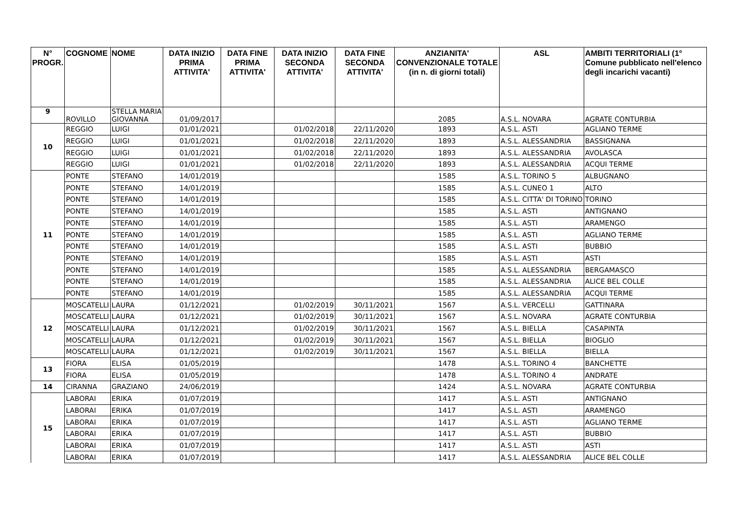| N° PROGR. | COGNOME | NOME | DATA INIZIO PRIMA ATTIVITA' | DATA FINE PRIMA ATTIVITA' | DATA INIZIO SECONDA ATTIVITA' | DATA FINE SECONDA ATTIVITA' | ANZIANITA' CONVENZIONALE TOTALE (in n. di giorni totali) | ASL | AMBITI TERRITORIALI (1° Comune pubblicato nell'elenco degli incarichi vacanti) |
| --- | --- | --- | --- | --- | --- | --- | --- | --- | --- |
| 9 | ROVILLO | STELLA MARIA GIOVANNA | 01/09/2017 | | | | 2085 | A.S.L. NOVARA | AGRATE CONTURBIA |
| 10 | REGGIO | LUIGI | 01/01/2021 | | 01/02/2018 | 22/11/2020 | 1893 | A.S.L. ASTI | AGLIANO TERME |
| | REGGIO | LUIGI | 01/01/2021 | | 01/02/2018 | 22/11/2020 | 1893 | A.S.L. ALESSANDRIA | BASSIGNANA |
| | REGGIO | LUIGI | 01/01/2021 | | 01/02/2018 | 22/11/2020 | 1893 | A.S.L. ALESSANDRIA | AVOLASCA |
| | REGGIO | LUIGI | 01/01/2021 | | 01/02/2018 | 22/11/2020 | 1893 | A.S.L. ALESSANDRIA | ACQUI TERME |
| 11 | PONTE | STEFANO | 14/01/2019 | | | | 1585 | A.S.L. TORINO 5 | ALBUGNANO |
| | PONTE | STEFANO | 14/01/2019 | | | | 1585 | A.S.L. CUNEO 1 | ALTO |
| | PONTE | STEFANO | 14/01/2019 | | | | 1585 | A.S.L. CITTA' DI TORINO | TORINO |
| | PONTE | STEFANO | 14/01/2019 | | | | 1585 | A.S.L. ASTI | ANTIGNANO |
| | PONTE | STEFANO | 14/01/2019 | | | | 1585 | A.S.L. ASTI | ARAMENGO |
| | PONTE | STEFANO | 14/01/2019 | | | | 1585 | A.S.L. ASTI | AGLIANO TERME |
| | PONTE | STEFANO | 14/01/2019 | | | | 1585 | A.S.L. ASTI | BUBBIO |
| | PONTE | STEFANO | 14/01/2019 | | | | 1585 | A.S.L. ASTI | ASTI |
| | PONTE | STEFANO | 14/01/2019 | | | | 1585 | A.S.L. ALESSANDRIA | BERGAMASCO |
| | PONTE | STEFANO | 14/01/2019 | | | | 1585 | A.S.L. ALESSANDRIA | ALICE BEL COLLE |
| | PONTE | STEFANO | 14/01/2019 | | | | 1585 | A.S.L. ALESSANDRIA | ACQUI TERME |
| 12 | MOSCATELLI | LAURA | 01/12/2021 | | 01/02/2019 | 30/11/2021 | 1567 | A.S.L. VERCELLI | GATTINARA |
| | MOSCATELLI | LAURA | 01/12/2021 | | 01/02/2019 | 30/11/2021 | 1567 | A.S.L. NOVARA | AGRATE CONTURBIA |
| | MOSCATELLI | LAURA | 01/12/2021 | | 01/02/2019 | 30/11/2021 | 1567 | A.S.L. BIELLA | CASAPINTA |
| | MOSCATELLI | LAURA | 01/12/2021 | | 01/02/2019 | 30/11/2021 | 1567 | A.S.L. BIELLA | BIOGLIO |
| | MOSCATELLI | LAURA | 01/12/2021 | | 01/02/2019 | 30/11/2021 | 1567 | A.S.L. BIELLA | BIELLA |
| 13 | FIORA | ELISA | 01/05/2019 | | | | 1478 | A.S.L. TORINO 4 | BANCHETTE |
| | FIORA | ELISA | 01/05/2019 | | | | 1478 | A.S.L. TORINO 4 | ANDRATE |
| 14 | CIRANNA | GRAZIANO | 24/06/2019 | | | | 1424 | A.S.L. NOVARA | AGRATE CONTURBIA |
| 15 | LABORAI | ERIKA | 01/07/2019 | | | | 1417 | A.S.L. ASTI | ANTIGNANO |
| | LABORAI | ERIKA | 01/07/2019 | | | | 1417 | A.S.L. ASTI | ARAMENGO |
| | LABORAI | ERIKA | 01/07/2019 | | | | 1417 | A.S.L. ASTI | AGLIANO TERME |
| | LABORAI | ERIKA | 01/07/2019 | | | | 1417 | A.S.L. ASTI | BUBBIO |
| | LABORAI | ERIKA | 01/07/2019 | | | | 1417 | A.S.L. ASTI | ASTI |
| | LABORAI | ERIKA | 01/07/2019 | | | | 1417 | A.S.L. ALESSANDRIA | ALICE BEL COLLE |